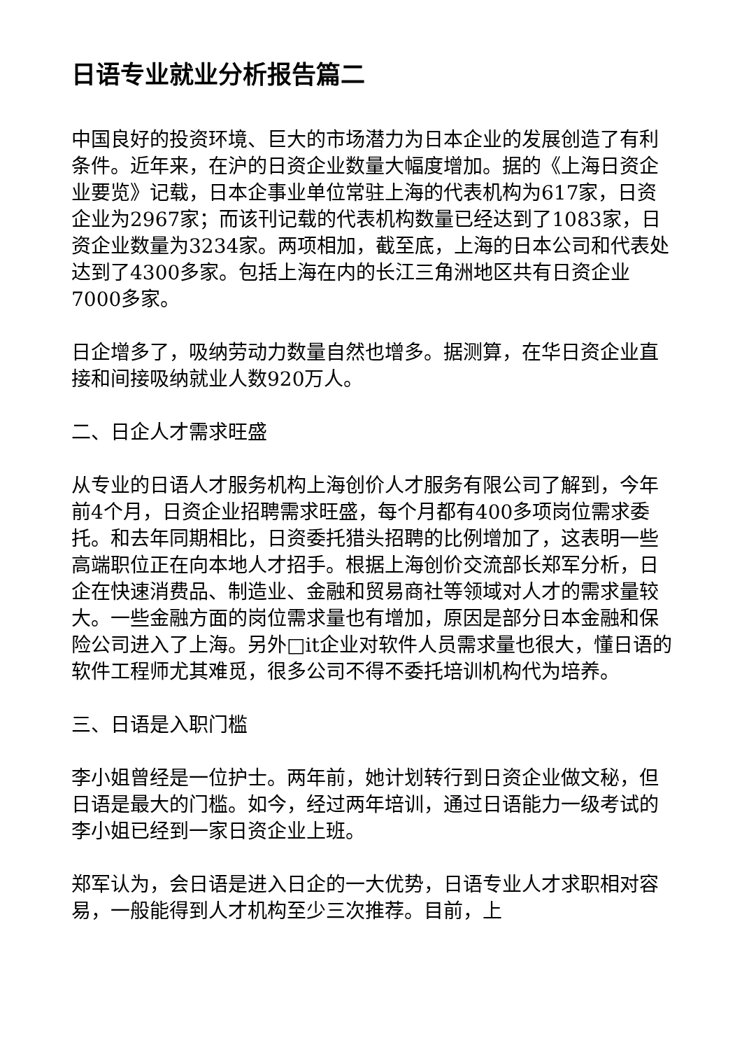日语专业就业分析报告篇二
中国良好的投资环境、巨大的市场潜力为日本企业的发展创造了有利条件。近年来，在沪的日资企业数量大幅度增加。据的《上海日资企业要览》记载，日本企事业单位常驻上海的代表机构为617家，日资企业为2967家；而该刊记载的代表机构数量已经达到了1083家，日资企业数量为3234家。两项相加，截至底，上海的日本公司和代表处达到了4300多家。包括上海在内的长江三角洲地区共有日资企业7000多家。
日企增多了，吸纳劳动力数量自然也增多。据测算，在华日资企业直接和间接吸纳就业人数920万人。
二、日企人才需求旺盛
从专业的日语人才服务机构上海创价人才服务有限公司了解到，今年前4个月，日资企业招聘需求旺盛，每个月都有400多项岗位需求委托。和去年同期相比，日资委托猎头招聘的比例增加了，这表明一些高端职位正在向本地人才招手。根据上海创价交流部长郑军分析，日企在快速消费品、制造业、金融和贸易商社等领域对人才的需求量较大。一些金融方面的岗位需求量也有增加，原因是部分日本金融和保险公司进入了上海。另外□it企业对软件人员需求量也很大，懂日语的软件工程师尤其难觅，很多公司不得不委托培训机构代为培养。
三、日语是入职门槛
李小姐曾经是一位护士。两年前，她计划转行到日资企业做文秘，但日语是最大的门槛。如今，经过两年培训，通过日语能力一级考试的李小姐已经到一家日资企业上班。
郑军认为，会日语是进入日企的一大优势，日语专业人才求职相对容易，一般能得到人才机构至少三次推荐。目前，上